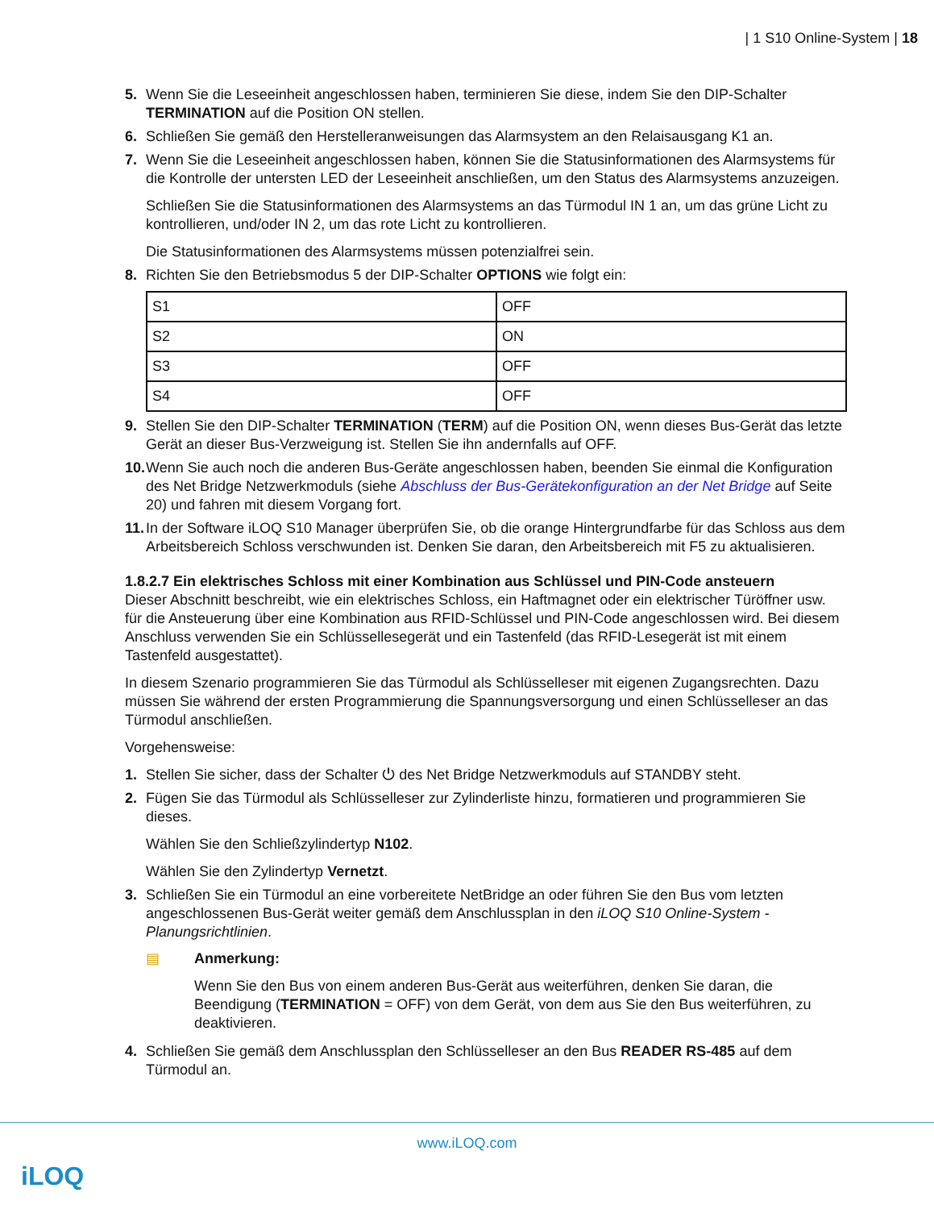| 1 S10 Online-System | 18
5. Wenn Sie die Leseeinheit angeschlossen haben, terminieren Sie diese, indem Sie den DIP-Schalter TERMINATION auf die Position ON stellen.
6. Schließen Sie gemäß den Herstelleranweisungen das Alarmsystem an den Relaisausgang K1 an.
7. Wenn Sie die Leseeinheit angeschlossen haben, können Sie die Statusinformationen des Alarmsystems für die Kontrolle der untersten LED der Leseeinheit anschließen, um den Status des Alarmsystems anzuzeigen.
Schließen Sie die Statusinformationen des Alarmsystems an das Türmodul IN 1 an, um das grüne Licht zu kontrollieren, und/oder IN 2, um das rote Licht zu kontrollieren.
Die Statusinformationen des Alarmsystems müssen potenzialfrei sein.
8. Richten Sie den Betriebsmodus 5 der DIP-Schalter OPTIONS wie folgt ein:
| S1 | OFF |
| S2 | ON |
| S3 | OFF |
| S4 | OFF |
9. Stellen Sie den DIP-Schalter TERMINATION (TERM) auf die Position ON, wenn dieses Bus-Gerät das letzte Gerät an dieser Bus-Verzweigung ist. Stellen Sie ihn andernfalls auf OFF.
10.
Wenn Sie auch noch die anderen Bus-Geräte angeschlossen haben, beenden Sie einmal die Konfiguration des Net Bridge Netzwerkmoduls (siehe Abschluss der Bus-Gerätekonfiguration an der Net Bridge auf Seite 20) und fahren mit diesem Vorgang fort.
11.
In der Software iLOQ S10 Manager überprüfen Sie, ob die orange Hintergrundfarbe für das Schloss aus dem Arbeitsbereich Schloss verschwunden ist. Denken Sie daran, den Arbeitsbereich mit F5 zu aktualisieren.
1.8.2.7 Ein elektrisches Schloss mit einer Kombination aus Schlüssel und PIN-Code ansteuern
Dieser Abschnitt beschreibt, wie ein elektrisches Schloss, ein Haftmagnet oder ein elektrischer Türöffner usw. für die Ansteuerung über eine Kombination aus RFID-Schlüssel und PIN-Code angeschlossen wird. Bei diesem Anschluss verwenden Sie ein Schlüssellesegerät und ein Tastenfeld (das RFID-Lesegerät ist mit einem Tastenfeld ausgestattet).
In diesem Szenario programmieren Sie das Türmodul als Schlüsselleser mit eigenen Zugangsrechten. Dazu müssen Sie während der ersten Programmierung die Spannungsversorgung und einen Schlüsselleser an das Türmodul anschließen.
Vorgehensweise:
1. Stellen Sie sicher, dass der Schalter ⏻ des Net Bridge Netzwerkmoduls auf STANDBY steht.
2. Fügen Sie das Türmodul als Schlüsselleser zur Zylinderliste hinzu, formatieren und programmieren Sie dieses.
Wählen Sie den Schließzylindertyp N102.
Wählen Sie den Zylindertyp Vernetzt.
3. Schließen Sie ein Türmodul an eine vorbereitete NetBridge an oder führen Sie den Bus vom letzten angeschlossenen Bus-Gerät weiter gemäß dem Anschlussplan in den iLOQ S10 Online-System - Planungsrichtlinien.
▤ Anmerkung:
Wenn Sie den Bus von einem anderen Bus-Gerät aus weiterführen, denken Sie daran, die Beendigung (TERMINATION = OFF) von dem Gerät, von dem aus Sie den Bus weiterführen, zu deaktivieren.
4. Schließen Sie gemäß dem Anschlussplan den Schlüsselleser an den Bus READER RS-485 auf dem Türmodul an.
www.iLOQ.com
iLOQ